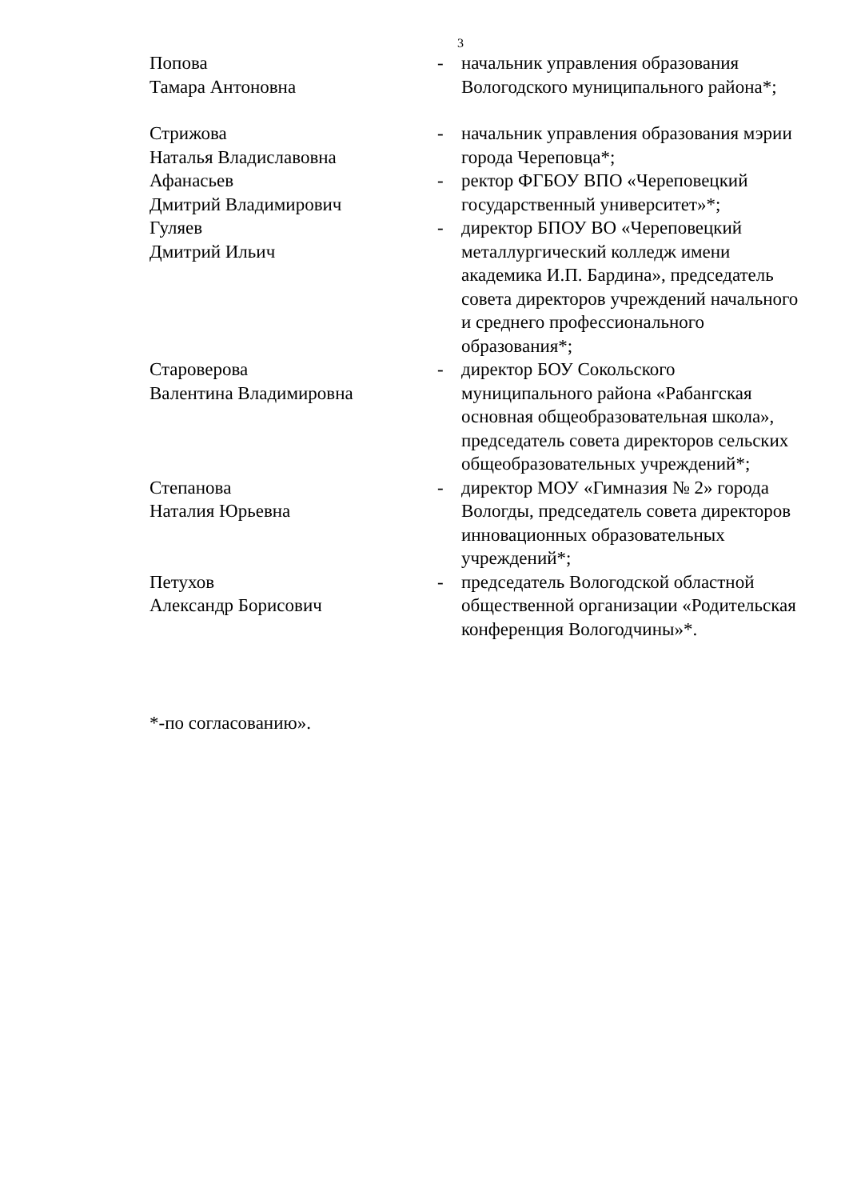3
Попова
Тамара Антоновна
- начальник управления образования Вологодского муниципального района*;
Стрижова
Наталья Владиславовна
- начальник управления образования мэрии города Череповца*;
Афанасьев
Дмитрий Владимирович
- ректор ФГБОУ ВПО «Череповецкий государственный университет»*;
Гуляев
Дмитрий Ильич
- директор БПОУ ВО «Череповецкий металлургический колледж имени академика И.П. Бардина», председатель совета директоров учреждений начального и среднего профессионального образования*;
Староверова
Валентина Владимировна
- директор БОУ Сокольского муниципального района «Рабангская основная общеобразовательная школа», председатель совета директоров сельских общеобразовательных учреждений*;
Степанова
Наталия Юрьевна
- директор МОУ «Гимназия № 2» города Вологды, председатель совета директоров инновационных образовательных учреждений*;
Петухов
Александр Борисович
- председатель Вологодской областной общественной организации «Родительская конференция Вологодчины»*.
*-по согласованию».